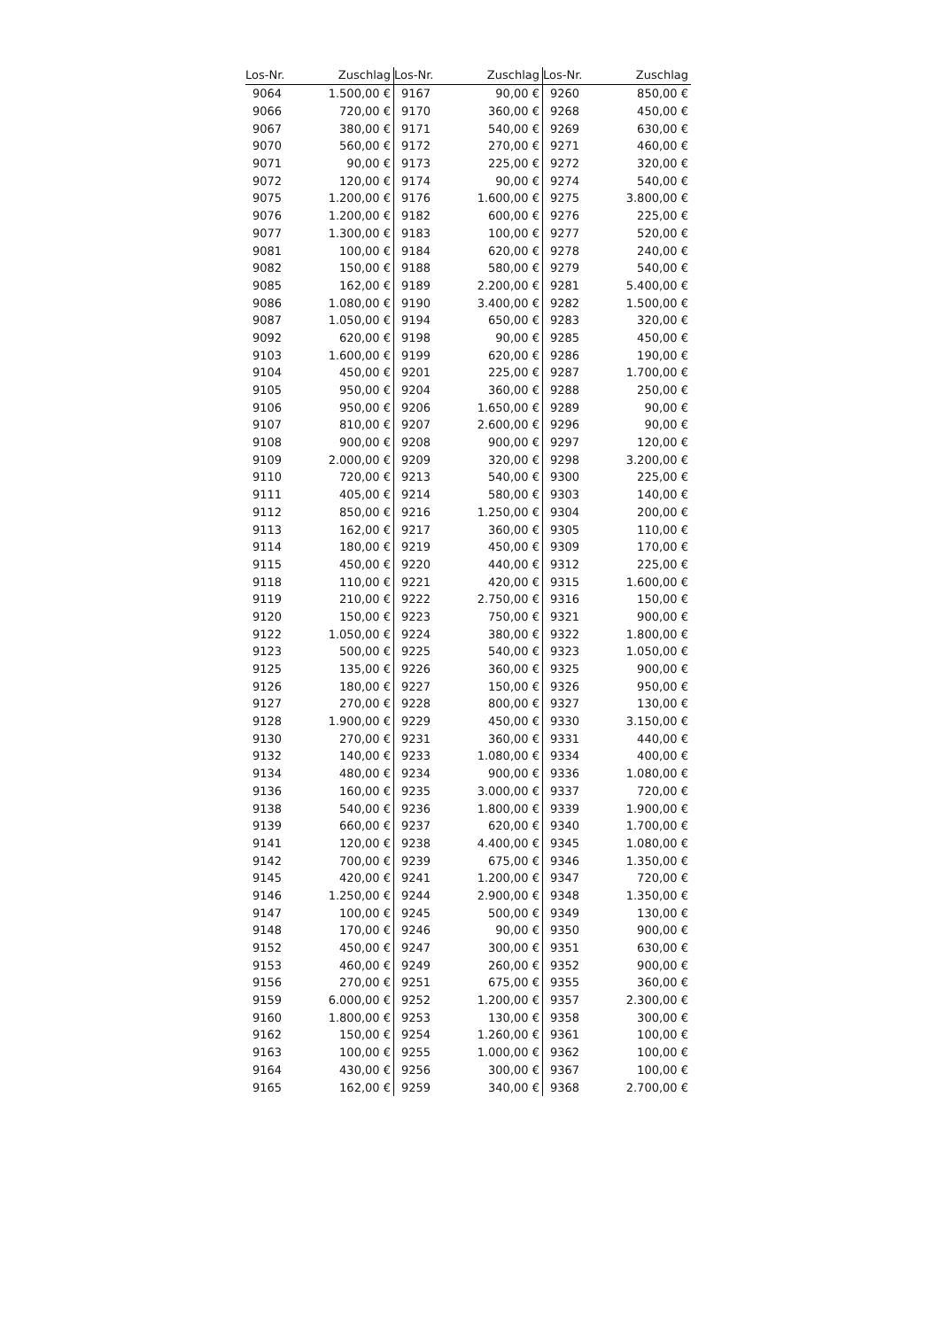| Los-Nr. | Zuschlag | Los-Nr. | Zuschlag | Los-Nr. | Zuschlag |
| --- | --- | --- | --- | --- | --- |
| 9064 | 1.500,00 € | 9167 | 90,00 € | 9260 | 850,00 € |
| 9066 | 720,00 € | 9170 | 360,00 € | 9268 | 450,00 € |
| 9067 | 380,00 € | 9171 | 540,00 € | 9269 | 630,00 € |
| 9070 | 560,00 € | 9172 | 270,00 € | 9271 | 460,00 € |
| 9071 | 90,00 € | 9173 | 225,00 € | 9272 | 320,00 € |
| 9072 | 120,00 € | 9174 | 90,00 € | 9274 | 540,00 € |
| 9075 | 1.200,00 € | 9176 | 1.600,00 € | 9275 | 3.800,00 € |
| 9076 | 1.200,00 € | 9182 | 600,00 € | 9276 | 225,00 € |
| 9077 | 1.300,00 € | 9183 | 100,00 € | 9277 | 520,00 € |
| 9081 | 100,00 € | 9184 | 620,00 € | 9278 | 240,00 € |
| 9082 | 150,00 € | 9188 | 580,00 € | 9279 | 540,00 € |
| 9085 | 162,00 € | 9189 | 2.200,00 € | 9281 | 5.400,00 € |
| 9086 | 1.080,00 € | 9190 | 3.400,00 € | 9282 | 1.500,00 € |
| 9087 | 1.050,00 € | 9194 | 650,00 € | 9283 | 320,00 € |
| 9092 | 620,00 € | 9198 | 90,00 € | 9285 | 450,00 € |
| 9103 | 1.600,00 € | 9199 | 620,00 € | 9286 | 190,00 € |
| 9104 | 450,00 € | 9201 | 225,00 € | 9287 | 1.700,00 € |
| 9105 | 950,00 € | 9204 | 360,00 € | 9288 | 250,00 € |
| 9106 | 950,00 € | 9206 | 1.650,00 € | 9289 | 90,00 € |
| 9107 | 810,00 € | 9207 | 2.600,00 € | 9296 | 90,00 € |
| 9108 | 900,00 € | 9208 | 900,00 € | 9297 | 120,00 € |
| 9109 | 2.000,00 € | 9209 | 320,00 € | 9298 | 3.200,00 € |
| 9110 | 720,00 € | 9213 | 540,00 € | 9300 | 225,00 € |
| 9111 | 405,00 € | 9214 | 580,00 € | 9303 | 140,00 € |
| 9112 | 850,00 € | 9216 | 1.250,00 € | 9304 | 200,00 € |
| 9113 | 162,00 € | 9217 | 360,00 € | 9305 | 110,00 € |
| 9114 | 180,00 € | 9219 | 450,00 € | 9309 | 170,00 € |
| 9115 | 450,00 € | 9220 | 440,00 € | 9312 | 225,00 € |
| 9118 | 110,00 € | 9221 | 420,00 € | 9315 | 1.600,00 € |
| 9119 | 210,00 € | 9222 | 2.750,00 € | 9316 | 150,00 € |
| 9120 | 150,00 € | 9223 | 750,00 € | 9321 | 900,00 € |
| 9122 | 1.050,00 € | 9224 | 380,00 € | 9322 | 1.800,00 € |
| 9123 | 500,00 € | 9225 | 540,00 € | 9323 | 1.050,00 € |
| 9125 | 135,00 € | 9226 | 360,00 € | 9325 | 900,00 € |
| 9126 | 180,00 € | 9227 | 150,00 € | 9326 | 950,00 € |
| 9127 | 270,00 € | 9228 | 800,00 € | 9327 | 130,00 € |
| 9128 | 1.900,00 € | 9229 | 450,00 € | 9330 | 3.150,00 € |
| 9130 | 270,00 € | 9231 | 360,00 € | 9331 | 440,00 € |
| 9132 | 140,00 € | 9233 | 1.080,00 € | 9334 | 400,00 € |
| 9134 | 480,00 € | 9234 | 900,00 € | 9336 | 1.080,00 € |
| 9136 | 160,00 € | 9235 | 3.000,00 € | 9337 | 720,00 € |
| 9138 | 540,00 € | 9236 | 1.800,00 € | 9339 | 1.900,00 € |
| 9139 | 660,00 € | 9237 | 620,00 € | 9340 | 1.700,00 € |
| 9141 | 120,00 € | 9238 | 4.400,00 € | 9345 | 1.080,00 € |
| 9142 | 700,00 € | 9239 | 675,00 € | 9346 | 1.350,00 € |
| 9145 | 420,00 € | 9241 | 1.200,00 € | 9347 | 720,00 € |
| 9146 | 1.250,00 € | 9244 | 2.900,00 € | 9348 | 1.350,00 € |
| 9147 | 100,00 € | 9245 | 500,00 € | 9349 | 130,00 € |
| 9148 | 170,00 € | 9246 | 90,00 € | 9350 | 900,00 € |
| 9152 | 450,00 € | 9247 | 300,00 € | 9351 | 630,00 € |
| 9153 | 460,00 € | 9249 | 260,00 € | 9352 | 900,00 € |
| 9156 | 270,00 € | 9251 | 675,00 € | 9355 | 360,00 € |
| 9159 | 6.000,00 € | 9252 | 1.200,00 € | 9357 | 2.300,00 € |
| 9160 | 1.800,00 € | 9253 | 130,00 € | 9358 | 300,00 € |
| 9162 | 150,00 € | 9254 | 1.260,00 € | 9361 | 100,00 € |
| 9163 | 100,00 € | 9255 | 1.000,00 € | 9362 | 100,00 € |
| 9164 | 430,00 € | 9256 | 300,00 € | 9367 | 100,00 € |
| 9165 | 162,00 € | 9259 | 340,00 € | 9368 | 2.700,00 € |